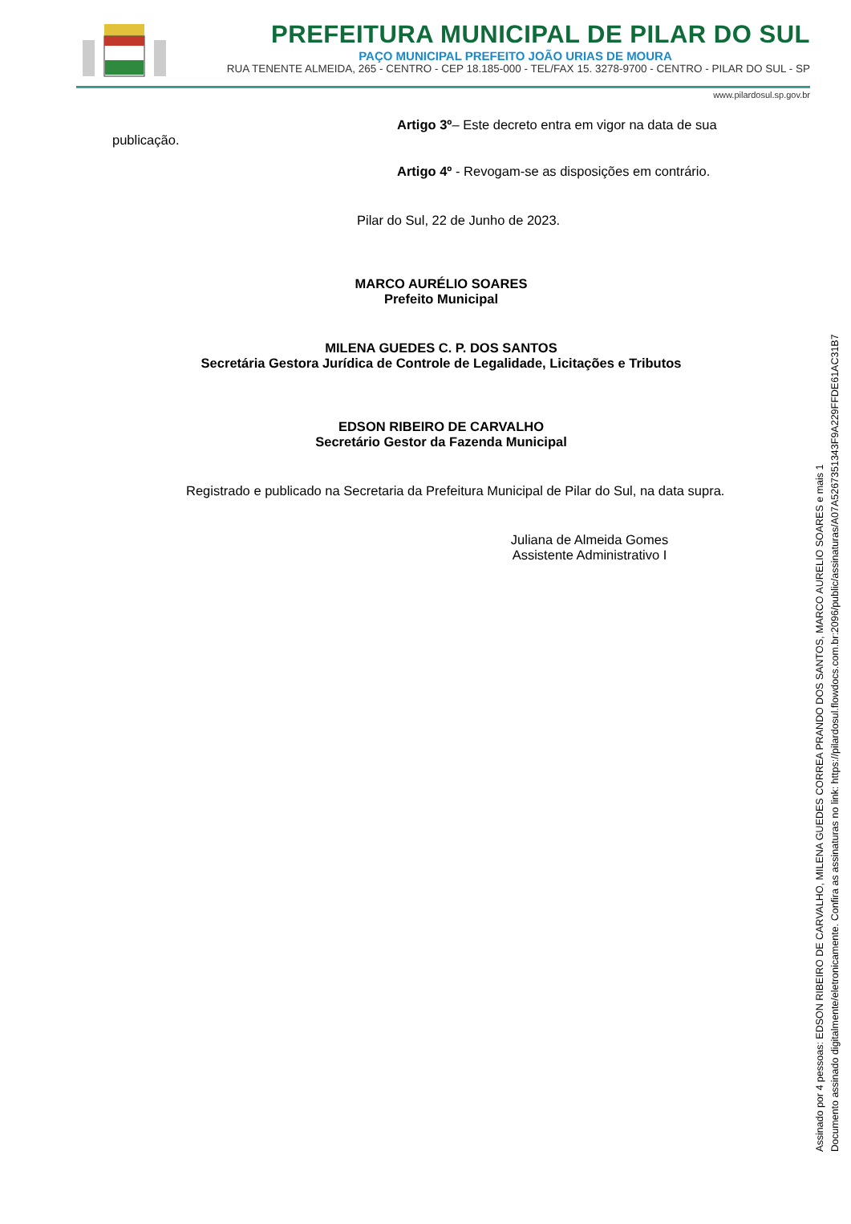PREFEITURA MUNICIPAL DE PILAR DO SUL
PAÇO MUNICIPAL PREFEITO JOÃO URIAS DE MOURA
RUA TENENTE ALMEIDA, 265 - CENTRO - CEP 18.185-000 - TEL/FAX 15. 3278-9700 - CENTRO - PILAR DO SUL - SP
www.pilardosul.sp.gov.br
Artigo 3º– Este decreto entra em vigor na data de sua
publicação.
Artigo 4º - Revogam-se as disposições em contrário.
Pilar do Sul, 22 de Junho de 2023.
MARCO AURÉLIO SOARES
Prefeito Municipal
MILENA GUEDES C. P. DOS SANTOS
Secretária Gestora Jurídica de Controle de Legalidade, Licitações e Tributos
EDSON RIBEIRO DE CARVALHO
Secretário Gestor da Fazenda Municipal
Registrado e publicado na Secretaria da Prefeitura Municipal de Pilar do Sul, na data supra.
Juliana de Almeida Gomes
Assistente Administrativo I
Assinado por 4 pessoas: EDSON RIBEIRO DE CARVALHO, MILENA GUEDES CORREA PRANDO DOS SANTOS, MARCO AURELIO SOARES e mais 1
Documento assinado digitalmente/eletronicamente. Confira as assinaturas no link: https://pilardosul.flowdocs.com.br:2096/public/assinaturas/A07A5267351343F9A229FFDE61AC31B7